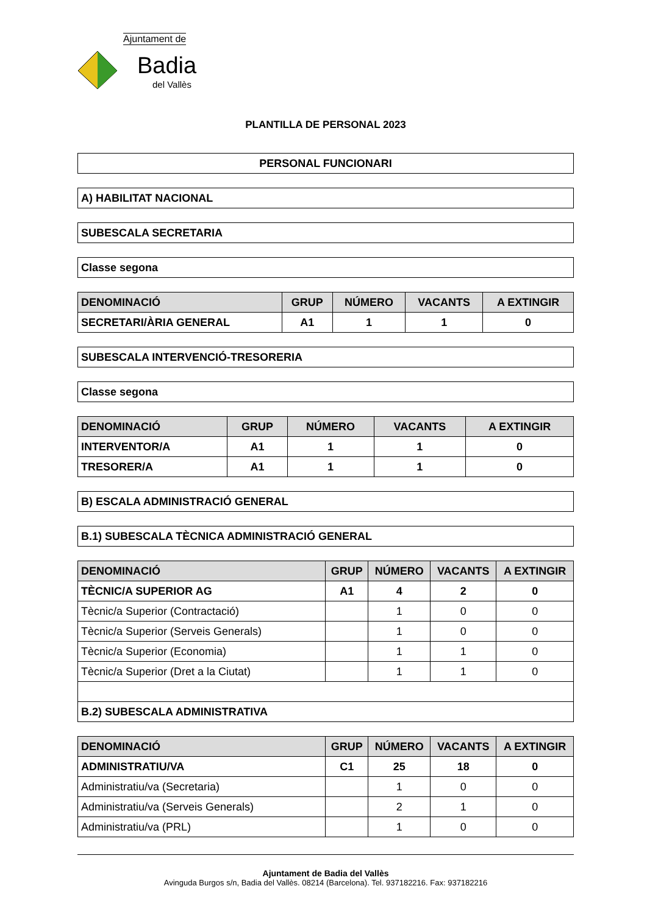Ajuntament de
Badia
del Vallès
PLANTILLA DE PERSONAL 2023
PERSONAL FUNCIONARI
A) HABILITAT NACIONAL
SUBESCALA SECRETARIA
Classe segona
| DENOMINACIÓ | GRUP | NÚMERO | VACANTS | A EXTINGIR |
| --- | --- | --- | --- | --- |
| SECRETARI/ÀRIA GENERAL | A1 | 1 | 1 | 0 |
SUBESCALA INTERVENCIÓ-TRESORERIA
Classe segona
| DENOMINACIÓ | GRUP | NÚMERO | VACANTS | A EXTINGIR |
| --- | --- | --- | --- | --- |
| INTERVENTOR/A | A1 | 1 | 1 | 0 |
| TRESORER/A | A1 | 1 | 1 | 0 |
B) ESCALA ADMINISTRACIÓ GENERAL
B.1) SUBESCALA TÈCNICA ADMINISTRACIÓ GENERAL
| DENOMINACIÓ | GRUP | NÚMERO | VACANTS | A EXTINGIR |
| --- | --- | --- | --- | --- |
| TÈCNIC/A SUPERIOR AG | A1 | 4 | 2 | 0 |
| Tècnic/a Superior (Contractació) | | 1 | 0 | 0 |
| Tècnic/a Superior (Serveis Generals) | | 1 | 0 | 0 |
| Tècnic/a Superior (Economia) | | 1 | 1 | 0 |
| Tècnic/a Superior (Dret a la Ciutat) | | 1 | 1 | 0 |
| B.2) SUBESCALA ADMINISTRATIVA | | | | |
| DENOMINACIÓ | GRUP | NÚMERO | VACANTS | A EXTINGIR |
| --- | --- | --- | --- | --- |
| ADMINISTRATIU/VA | C1 | 25 | 18 | 0 |
| Administratiu/va (Secretaria) | | 1 | 0 | 0 |
| Administratiu/va (Serveis Generals) | | 2 | 1 | 0 |
| Administratiu/va (PRL) | | 1 | 0 | 0 |
Ajuntament de Badia del Vallès
Avinguda Burgos s/n, Badia del Vallès. 08214 (Barcelona). Tel. 937182216. Fax: 937182216